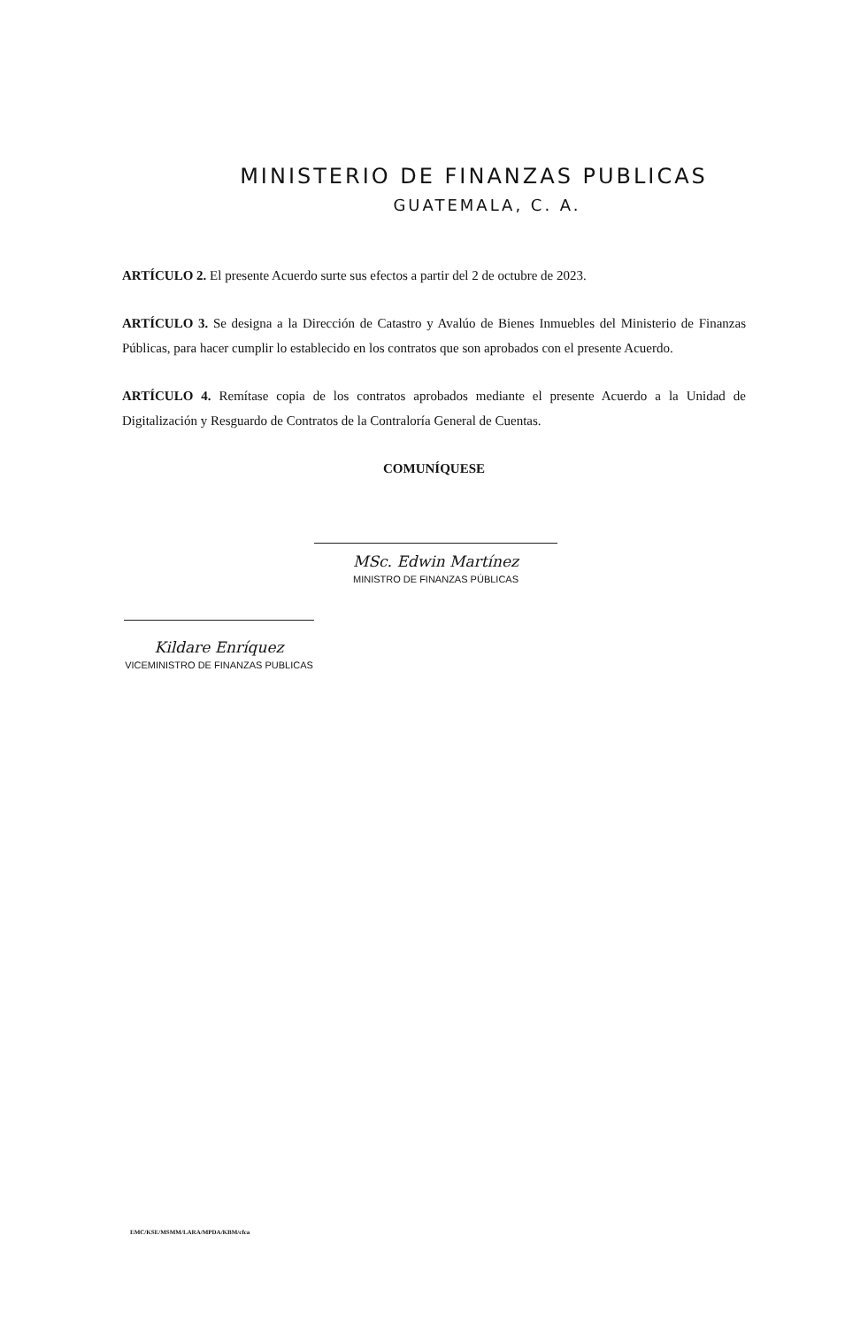MINISTERIO DE FINANZAS PUBLICAS
GUATEMALA, C. A.
ARTÍCULO 2. El presente Acuerdo surte sus efectos a partir del 2 de octubre de 2023.
ARTÍCULO 3. Se designa a la Dirección de Catastro y Avalúo de Bienes Inmuebles del Ministerio de Finanzas Públicas, para hacer cumplir lo establecido en los contratos que son aprobados con el presente Acuerdo.
ARTÍCULO 4. Remítase copia de los contratos aprobados mediante el presente Acuerdo a la Unidad de Digitalización y Resguardo de Contratos de la Contraloría General de Cuentas.
COMUNÍQUESE
MSc. Edwin Martínez
MINISTRO DE FINANZAS PÚBLICAS
Kildare Enríquez
VICEMINISTRO DE FINANZAS PUBLICAS
EMC/KSE/MSMM/LARA/MPDA/KBM/cfca